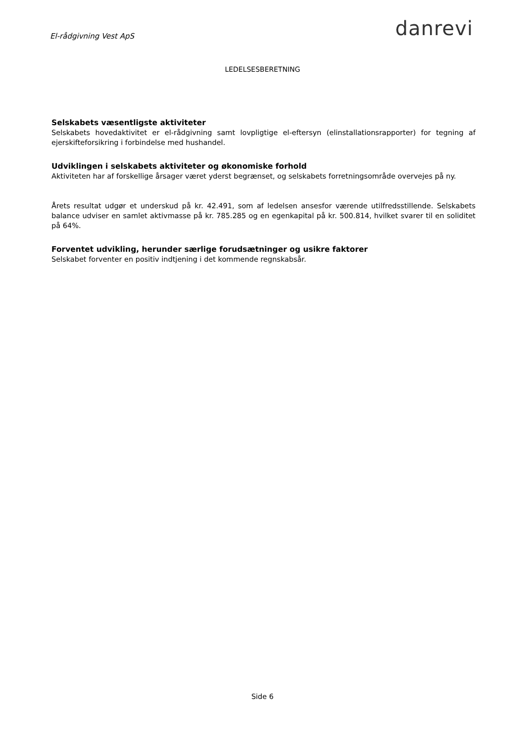El-rådgivning Vest ApS
danrevi
LEDELSESBERETNING
Selskabets væsentligste aktiviteter
Selskabets hovedaktivitet er el-rådgivning samt lovpligtige el-eftersyn (elinstallationsrapporter) for tegning af ejerskifteforsikring i forbindelse med hushandel.
Udviklingen i selskabets aktiviteter og økonomiske forhold
Aktiviteten har af forskellige årsager været yderst begrænset, og selskabets forretningsområde overvejes på ny.
Årets resultat udgør et underskud på kr. 42.491, som af ledelsen ansesfor værende utilfredsstillende. Selskabets balance udviser en samlet aktivmasse på kr. 785.285 og en egenkapital på kr. 500.814, hvilket svarer til en soliditet på 64%.
Forventet udvikling, herunder særlige forudsætninger og usikre faktorer
Selskabet forventer en positiv indtjening i det kommende regnskabsår.
Side 6